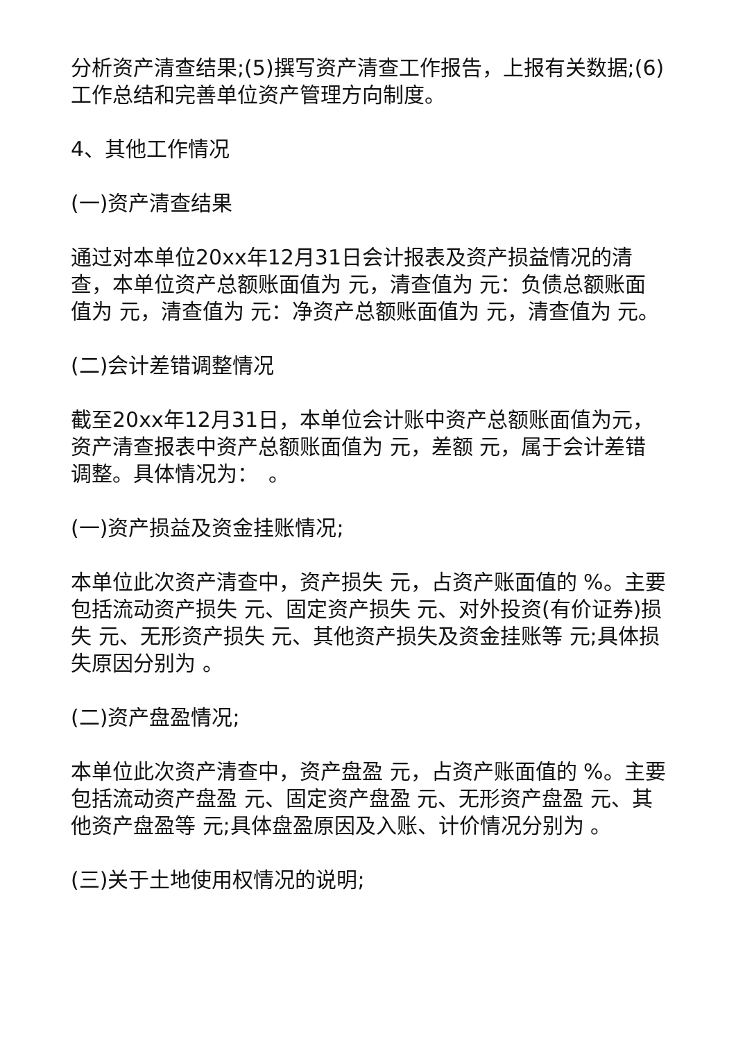分析资产清查结果;(5)撰写资产清查工作报告，上报有关数据;(6)工作总结和完善单位资产管理方向制度。
4、其他工作情况
(一)资产清查结果
通过对本单位20xx年12月31日会计报表及资产损益情况的清查，本单位资产总额账面值为 元，清查值为 元：负债总额账面值为 元，清查值为 元：净资产总额账面值为 元，清查值为 元。
(二)会计差错调整情况
截至20xx年12月31日，本单位会计账中资产总额账面值为元，资产清查报表中资产总额账面值为 元，差额 元，属于会计差错调整。具体情况为：　。
(一)资产损益及资金挂账情况;
本单位此次资产清查中，资产损失 元，占资产账面值的 %。主要包括流动资产损失 元、固定资产损失 元、对外投资(有价证券)损失 元、无形资产损失 元、其他资产损失及资金挂账等 元;具体损失原因分别为 。
(二)资产盘盈情况;
本单位此次资产清查中，资产盘盈 元，占资产账面值的 %。主要包括流动资产盘盈 元、固定资产盘盈 元、无形资产盘盈 元、其他资产盘盈等 元;具体盘盈原因及入账、计价情况分别为 。
(三)关于土地使用权情况的说明;